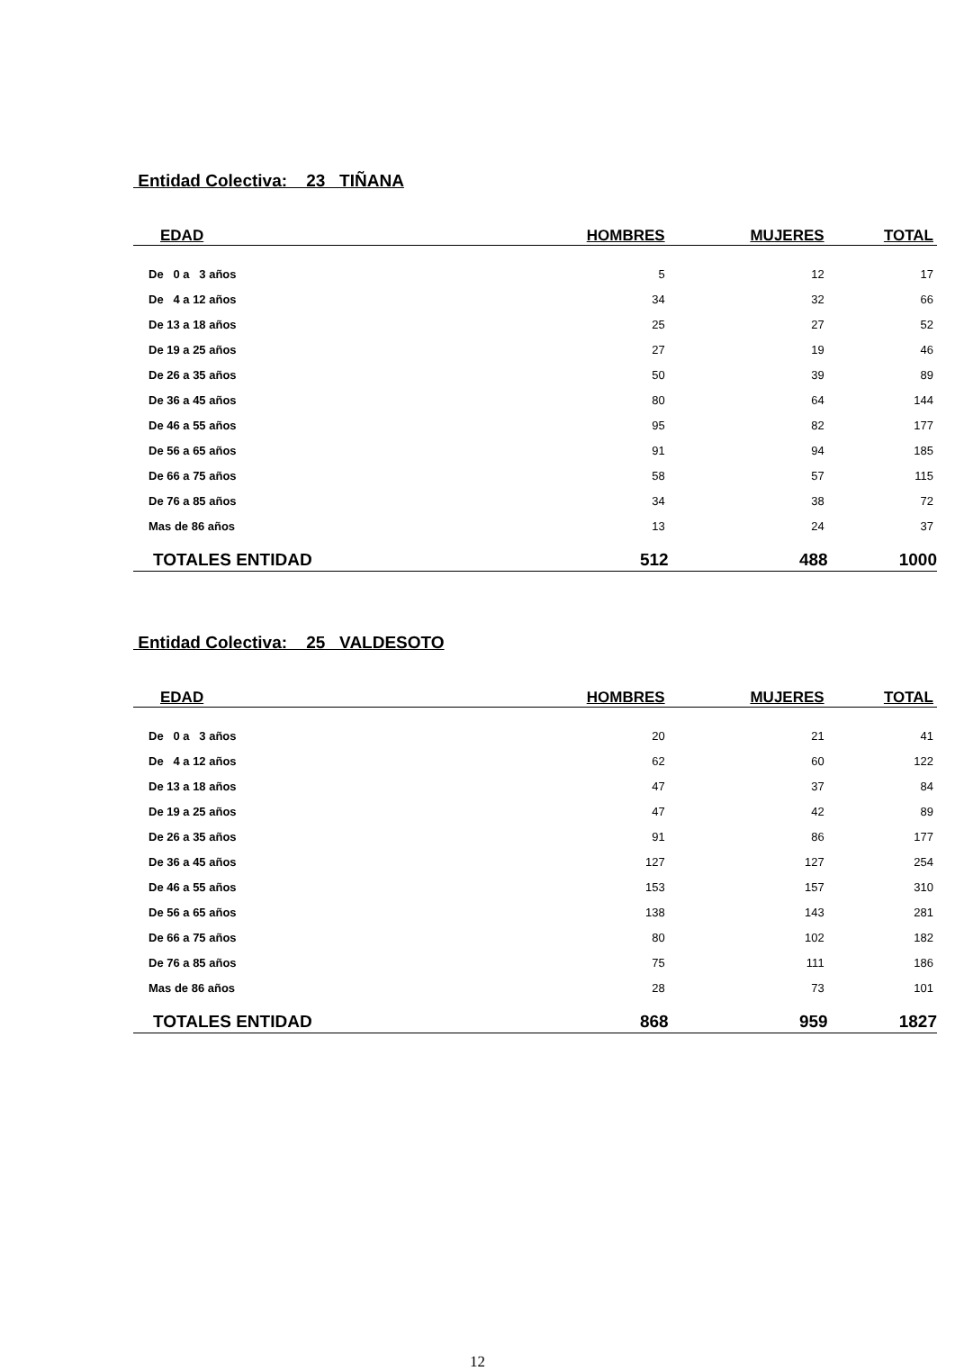Entidad Colectiva: 23 TIÑANA
| EDAD | HOMBRES | MUJERES | TOTAL |
| --- | --- | --- | --- |
| De 0 a 3 años | 5 | 12 | 17 |
| De 4 a 12 años | 34 | 32 | 66 |
| De 13 a 18 años | 25 | 27 | 52 |
| De 19 a 25 años | 27 | 19 | 46 |
| De 26 a 35 años | 50 | 39 | 89 |
| De 36 a 45 años | 80 | 64 | 144 |
| De 46 a 55 años | 95 | 82 | 177 |
| De 56 a 65 años | 91 | 94 | 185 |
| De 66 a 75 años | 58 | 57 | 115 |
| De 76 a 85 años | 34 | 38 | 72 |
| Mas de 86 años | 13 | 24 | 37 |
| TOTALES ENTIDAD | 512 | 488 | 1000 |
Entidad Colectiva: 25 VALDESOTO
| EDAD | HOMBRES | MUJERES | TOTAL |
| --- | --- | --- | --- |
| De 0 a 3 años | 20 | 21 | 41 |
| De 4 a 12 años | 62 | 60 | 122 |
| De 13 a 18 años | 47 | 37 | 84 |
| De 19 a 25 años | 47 | 42 | 89 |
| De 26 a 35 años | 91 | 86 | 177 |
| De 36 a 45 años | 127 | 127 | 254 |
| De 46 a 55 años | 153 | 157 | 310 |
| De 56 a 65 años | 138 | 143 | 281 |
| De 66 a 75 años | 80 | 102 | 182 |
| De 76 a 85 años | 75 | 111 | 186 |
| Mas de 86 años | 28 | 73 | 101 |
| TOTALES ENTIDAD | 868 | 959 | 1827 |
12